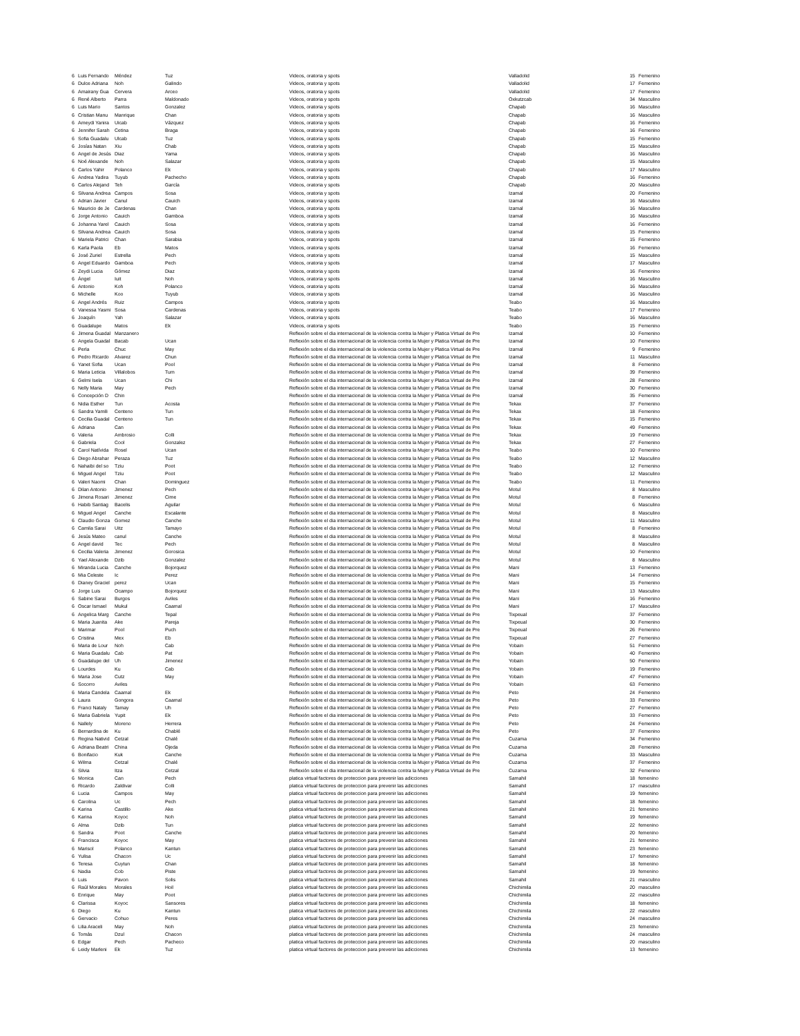| 6 | Luis Fernando | Méndez | Tuz | Videos, oratoria y spots | Valladolid | 15 | Femenino |
| 6 | Dulce Adriana | Noh | Galindo | Videos, oratoria y spots | Valladolid | 17 | Femenino |
| 6 | Amairany Gua | Cervera | Arceo | Videos, oratoria y spots | Valladolid | 17 | Femenino |
| 6 | René Alberto | Parra | Maldonado | Videos, oratoria y spots | Oxkutzcab | 34 | Masculino |
| 6 | Luis Mario | Santos | Gonzalez | Videos, oratoria y spots | Chapab | 16 | Masculino |
| 6 | Cristian Manu | Manrique | Chan | Videos, oratoria y spots | Chapab | 16 | Masculino |
| 6 | Ameydi Yanira | Uicab | Vázquez | Videos, oratoria y spots | Chapab | 16 | Femenino |
| 6 | Jennifer Sarah | Cetina | Braga | Videos, oratoria y spots | Chapab | 16 | Femenino |
| 6 | Sofia Guadalu | Ulcab | Tuz | Videos, oratoria y spots | Chapab | 15 | Femenino |
| 6 | Josías Natan | Xiu | Chab | Videos, oratoria y spots | Chapab | 15 | Masculino |
| 6 | Angel de Jesús | Diaz | Yama | Videos, oratoria y spots | Chapab | 16 | Masculino |
| 6 | Noé Alexande | Noh | Salazar | Videos, oratoria y spots | Chapab | 15 | Masculino |
| 6 | Carlos Yahir | Polanco | Ek | Videos, oratoria y spots | Chapab | 17 | Masculino |
| 6 | Andrea Yadira | Tuyub | Pachecho | Videos, oratoria y spots | Chapab | 16 | Femenino |
| 6 | Carlos Alejand | Teh | García | Videos, oratoria y spots | Chapab | 20 | Masculino |
| 6 | Silvana Andrea | Campos | Sosa | Videos, oratoria y spots | Izamal | 20 | Femenino |
| 6 | Adrian Javier | Canul | Cauich | Videos, oratoria y spots | Izamal | 16 | Masculino |
| 6 | Mauricio de Je | Cardenas | Chan | Videos, oratoria y spots | Izamal | 16 | Masculino |
| 6 | Jorge Antonio | Cauich | Gamboa | Videos, oratoria y spots | Izamal | 16 | Masculino |
| 6 | Johanna Yarel | Cauich | Sosa | Videos, oratoria y spots | Izamal | 16 | Femenino |
| 6 | Silvana Andrea | Cauich | Sosa | Videos, oratoria y spots | Izamal | 15 | Femenino |
| 6 | Mariela Patrici | Chan | Sarabia | Videos, oratoria y spots | Izamal | 15 | Femenino |
| 6 | Karla Paola | Eb | Matos | Videos, oratoria y spots | Izamal | 16 | Femenino |
| 6 | José Zuriel | Estrella | Pech | Videos, oratoria y spots | Izamal | 15 | Masculino |
| 6 | Angel Eduardo | Gamboa | Pech | Videos, oratoria y spots | Izamal | 17 | Masculino |
| 6 | Zeydi Lucia | Gómez | Diaz | Videos, oratoria y spots | Izamal | 16 | Femenino |
| 6 | Ángel | Iuit | Noh | Videos, oratoria y spots | Izamal | 16 | Masculino |
| 6 | Antonio | Koh | Polanco | Videos, oratoria y spots | Izamal | 16 | Masculino |
| 6 | Michelle | Koo | Tuyub | Videos, oratoria y spots | Izamal | 16 | Masculino |
| 6 | Angel Andrés | Ruiz | Campos | Videos, oratoria y spots | Teabo | 16 | Masculino |
| 6 | Vanessa Yasmi | Sosa | Cardenas | Videos, oratoria y spots | Teabo | 17 | Femenino |
| 6 | Joaquín | Yah | Salazar | Videos, oratoria y spots | Teabo | 16 | Masculino |
| 6 | Guadalupe | Matos | Ek | Videos, oratoria y spots | Teabo | 15 | Femenino |
| 6 | Jimena Guadal | Manzanero | | Reflexión sobre el dia internacional de la violencia contra la Mujer y Platica Virtual de Pre | Izamal | 10 | Femenino |
| 6 | Angela Guadal | Bacab | Ucan | Reflexión sobre el dia internacional de la violencia contra la Mujer y Platica Virtual de Pre | Izamal | 10 | Femenino |
| 6 | Perla | Chuc | May | Reflexión sobre el dia internacional de la violencia contra la Mujer y Platica Virtual de Pre | Izamal | 9 | Femenino |
| 6 | Pedro Ricardo | Alvarez | Chun | Reflexión sobre el dia internacional de la violencia contra la Mujer y Platica Virtual de Pre | Izamal | 11 | Masculino |
| 6 | Yanet Sofia | Ucan | Pool | Reflexión sobre el dia internacional de la violencia contra la Mujer y Platica Virtual de Pre | Izamal | 8 | Femenino |
| 6 | Maria Leticia | Villalobos | Tum | Reflexión sobre el dia internacional de la violencia contra la Mujer y Platica Virtual de Pre | Izamal | 39 | Femenino |
| 6 | Gelmi Isela | Ucan | Chi | Reflexión sobre el dia internacional de la violencia contra la Mujer y Platica Virtual de Pre | Izamal | 28 | Femenino |
| 6 | Nelly Maria | May | Pech | Reflexión sobre el dia internacional de la violencia contra la Mujer y Platica Virtual de Pre | Izamal | 30 | Femenino |
| 6 | Concepción D | Chin | | Reflexión sobre el dia internacional de la violencia contra la Mujer y Platica Virtual de Pre | Izamal | 35 | Femenino |
| 6 | Nidia Esther | Tun | Acosta | Reflexión sobre el dia internacional de la violencia contra la Mujer y Platica Virtual de Pre | Tekax | 37 | Femenino |
| 6 | Sandra Yamili | Centeno | Tun | Reflexión sobre el dia internacional de la violencia contra la Mujer y Platica Virtual de Pre | Tekax | 18 | Femenino |
| 6 | Cecilia Guadal | Centeno | Tun | Reflexión sobre el dia internacional de la violencia contra la Mujer y Platica Virtual de Pre | Tekax | 15 | Femenino |
| 6 | Adriana | Can | | Reflexión sobre el dia internacional de la violencia contra la Mujer y Platica Virtual de Pre | Tekax | 49 | Femenino |
| 6 | Valeria | Ambrosio | Colli | Reflexión sobre el dia internacional de la violencia contra la Mujer y Platica Virtual de Pre | Tekax | 19 | Femenino |
| 6 | Gabriela | Cool | Gonzalez | Reflexión sobre el dia internacional de la violencia contra la Mujer y Platica Virtual de Pre | Tekax | 27 | Femenino |
| 6 | Carol Natívida | Rosel | Ucan | Reflexión sobre el dia internacional de la violencia contra la Mujer y Platica Virtual de Pre | Teabo | 10 | Femenino |
| 6 | Diego Abrahar | Peraza | Tuz | Reflexión sobre el dia internacional de la violencia contra la Mujer y Platica Virtual de Pre | Teabo | 12 | Masculino |
| 6 | Nahaibi del so | Tziu | Poot | Reflexión sobre el dia internacional de la violencia contra la Mujer y Platica Virtual de Pre | Teabo | 12 | Femenino |
| 6 | Miguel Angel | Tziu | Poot | Reflexión sobre el dia internacional de la violencia contra la Mujer y Platica Virtual de Pre | Teabo | 12 | Masculino |
| 6 | Valeri Naomi | Chan | Dominguez | Reflexión sobre el dia internacional de la violencia contra la Mujer y Platica Virtual de Pre | Teabo | 11 | Femenino |
| 6 | Dilan Antonio | Jimenez | Pech | Reflexión sobre el dia internacional de la violencia contra la Mujer y Platica Virtual de Pre | Motul | 8 | Masculino |
| 6 | Jimena Rosari | Jimenez | Cime | Reflexión sobre el dia internacional de la violencia contra la Mujer y Platica Virtual de Pre | Motul | 8 | Femenino |
| 6 | Habib Santiag | Bacelis | Aguilar | Reflexión sobre el dia internacional de la violencia contra la Mujer y Platica Virtual de Pre | Motul | 6 | Masculino |
| 6 | Miguel Angel | Canche | Escalante | Reflexión sobre el dia internacional de la violencia contra la Mujer y Platica Virtual de Pre | Motul | 8 | Masculino |
| 6 | Claudio Gonza | Gomez | Canche | Reflexión sobre el dia internacional de la violencia contra la Mujer y Platica Virtual de Pre | Motul | 11 | Masculino |
| 6 | Camila Sarai | Uitz | Tamayo | Reflexión sobre el dia internacional de la violencia contra la Mujer y Platica Virtual de Pre | Motul | 8 | Femenino |
| 6 | Jesús Mateo | canul | Canche | Reflexión sobre el dia internacional de la violencia contra la Mujer y Platica Virtual de Pre | Motul | 8 | Masculino |
| 6 | Angel david | Tec | Pech | Reflexión sobre el dia internacional de la violencia contra la Mujer y Platica Virtual de Pre | Motul | 8 | Masculino |
| 6 | Cecilia Valeria | Jimenez | Gorosica | Reflexión sobre el dia internacional de la violencia contra la Mujer y Platica Virtual de Pre | Motul | 10 | Femenino |
| 6 | Yael Alexande | Dzib | Gonzalez | Reflexión sobre el dia internacional de la violencia contra la Mujer y Platica Virtual de Pre | Motul | 8 | Masculino |
| 6 | Miranda Lucia | Canche | Bojorquez | Reflexión sobre el dia internacional de la violencia contra la Mujer y Platica Virtual de Pre | Mani | 13 | Femenino |
| 6 | Mia Celeste | Ic | Perez | Reflexión sobre el dia internacional de la violencia contra la Mujer y Platica Virtual de Pre | Mani | 14 | Femenino |
| 6 | Dianey Graciel | perez | Ucan | Reflexión sobre el dia internacional de la violencia contra la Mujer y Platica Virtual de Pre | Mani | 15 | Femenino |
| 6 | Jorge Luis | Ocampo | Bojorquez | Reflexión sobre el dia internacional de la violencia contra la Mujer y Platica Virtual de Pre | Mani | 13 | Masculino |
| 6 | Sabine Sarai | Burgos | Aviles | Reflexión sobre el dia internacional de la violencia contra la Mujer y Platica Virtual de Pre | Mani | 16 | Femenino |
| 6 | Oscar Ismael | Mukul | Caamal | Reflexión sobre el dia internacional de la violencia contra la Mujer y Platica Virtual de Pre | Mani | 17 | Masculino |
| 6 | Angelica Marg | Canche | Tepal | Reflexión sobre el dia internacional de la violencia contra la Mujer y Platica Virtual de Pre | Tixpeual | 37 | Femenino |
| 6 | Maria Juanita | Ake | Pareja | Reflexión sobre el dia internacional de la violencia contra la Mujer y Platica Virtual de Pre | Tixpeual | 30 | Femenino |
| 6 | Marimar | Pool | Puch | Reflexión sobre el dia internacional de la violencia contra la Mujer y Platica Virtual de Pre | Tixpeual | 26 | Femenino |
| 6 | Cristina | Mex | Eb | Reflexión sobre el dia internacional de la violencia contra la Mujer y Platica Virtual de Pre | Tixpeual | 27 | Femenino |
| 6 | Maria de Lour | Noh | Cab | Reflexión sobre el dia internacional de la violencia contra la Mujer y Platica Virtual de Pre | Yobain | 51 | Femenino |
| 6 | Maria Guadalu | Cab | Pat | Reflexión sobre el dia internacional de la violencia contra la Mujer y Platica Virtual de Pre | Yobain | 40 | Femenino |
| 6 | Guadalupe del | Uh | Jimenez | Reflexión sobre el dia internacional de la violencia contra la Mujer y Platica Virtual de Pre | Yobain | 50 | Femenino |
| 6 | Lourdes | Ku | Cab | Reflexión sobre el dia internacional de la violencia contra la Mujer y Platica Virtual de Pre | Yobain | 19 | Femenino |
| 6 | Maria Jose | Cutz | May | Reflexión sobre el dia internacional de la violencia contra la Mujer y Platica Virtual de Pre | Yobain | 47 | Femenino |
| 6 | Socorro | Aviles | | Reflexión sobre el dia internacional de la violencia contra la Mujer y Platica Virtual de Pre | Yobain | 63 | Femenino |
| 6 | Maria Candela | Caamal | Ek | Reflexión sobre el dia internacional de la violencia contra la Mujer y Platica Virtual de Pre | Peto | 24 | Femenino |
| 6 | Laura | Gongora | Caamal | Reflexión sobre el dia internacional de la violencia contra la Mujer y Platica Virtual de Pre | Peto | 33 | Femenino |
| 6 | Franci Nataly | Tamay | Uh | Reflexión sobre el dia internacional de la violencia contra la Mujer y Platica Virtual de Pre | Peto | 27 | Femenino |
| 6 | Maria Gabriela | Yupit | Ek | Reflexión sobre el dia internacional de la violencia contra la Mujer y Platica Virtual de Pre | Peto | 33 | Femenino |
| 6 | Nallely | Moreno | Herrera | Reflexión sobre el dia internacional de la violencia contra la Mujer y Platica Virtual de Pre | Peto | 24 | Femenino |
| 6 | Bernardina de | Ku | Chablé | Reflexión sobre el dia internacional de la violencia contra la Mujer y Platica Virtual de Pre | Peto | 37 | Femenino |
| 6 | Regina Nativid | Cetzal | Chalé | Reflexión sobre el dia internacional de la violencia contra la Mujer y Platica Virtual de Pre | Cuzama | 34 | Femenino |
| 6 | Adriana Beatri | China | Ojeda | Reflexión sobre el dia internacional de la violencia contra la Mujer y Platica Virtual de Pre | Cuzama | 28 | Femenino |
| 6 | Bonifacio | Kuk | Canche | Reflexión sobre el dia internacional de la violencia contra la Mujer y Platica Virtual de Pre | Cuzama | 33 | Masculino |
| 6 | Wilma | Cetzal | Chalé | Reflexión sobre el dia internacional de la violencia contra la Mujer y Platica Virtual de Pre | Cuzama | 37 | Femenino |
| 6 | Silvia | Itza | Cetzal | Reflexión sobre el dia internacional de la violencia contra la Mujer y Platica Virtual de Pre | Cuzama | 32 | Femenino |
| 6 | Monica | Can | Pech | platica virtual factores de proteccion para prevenir las adicciones | Samahil | 18 | femenino |
| 6 | Ricardo | Zaldivar | Colli | platica virtual factores de proteccion para prevenir las adicciones | Samahil | 17 | masculino |
| 6 | Lucia | Campos | May | platica virtual factores de proteccion para prevenir las adicciones | Samahil | 19 | femenino |
| 6 | Carolina | Uc | Pech | platica virtual factores de proteccion para prevenir las adicciones | Samahil | 18 | femenino |
| 6 | Karina | Castillo | Ake | platica virtual factores de proteccion para prevenir las adicciones | Samahil | 21 | femenino |
| 6 | Karina | Koyoc | Noh | platica virtual factores de proteccion para prevenir las adicciones | Samahil | 19 | femenino |
| 6 | Alma | Dzib | Tun | platica virtual factores de proteccion para prevenir las adicciones | Samahil | 22 | femenino |
| 6 | Sandra | Poot | Canche | platica virtual factores de proteccion para prevenir las adicciones | Samahil | 20 | femenino |
| 6 | Francisca | Koyoc | May | platica virtual factores de proteccion para prevenir las adicciones | Samahil | 21 | femenino |
| 6 | Marisol | Polanco | Kantun | platica virtual factores de proteccion para prevenir las adicciones | Samahil | 23 | femenino |
| 6 | Yulisa | Chacon | Uc | platica virtual factores de proteccion para prevenir las adicciones | Samahil | 17 | femenino |
| 6 | Teresa | Cuytun | Chan | platica virtual factores de proteccion para prevenir las adicciones | Samahil | 18 | femenino |
| 6 | Nadia | Cob | Piste | platica virtual factores de proteccion para prevenir las adicciones | Samahil | 19 | femenino |
| 6 | Luis | Pavon | Solis | platica virtual factores de proteccion para prevenir las adicciones | Samahil | 21 | masculino |
| 6 | Raúl Morales | Morales | Hoil | platica virtual factores de proteccion para prevenir las adicciones | Chichimila | 20 | masculino |
| 6 | Enrique | May | Poot | platica virtual factores de proteccion para prevenir las adicciones | Chichimila | 22 | masculino |
| 6 | Clarissa | Koyoc | Sansores | platica virtual factores de proteccion para prevenir las adicciones | Chichimila | 18 | femenino |
| 6 | Diego | Ku | Kantun | platica virtual factores de proteccion para prevenir las adicciones | Chichimila | 22 | masculino |
| 6 | Gervacio | Cohuo | Peres | platica virtual factores de proteccion para prevenir las adicciones | Chichimila | 24 | masculino |
| 6 | Lilia Araceli | May | Noh | platica virtual factores de proteccion para prevenir las adicciones | Chichimila | 23 | femenino |
| 6 | Tomás | Dzul | Chacon | platica virtual factores de proteccion para prevenir las adicciones | Chichimila | 24 | masculino |
| 6 | Edgar | Pech | Pacheco | platica virtual factores de proteccion para prevenir las adicciones | Chichimila | 20 | masculino |
| 6 | Leidy Marleni | Ek | Tuz | platica virtual factores de proteccion para prevenir las adicciones | Chichimila | 13 | femenino |